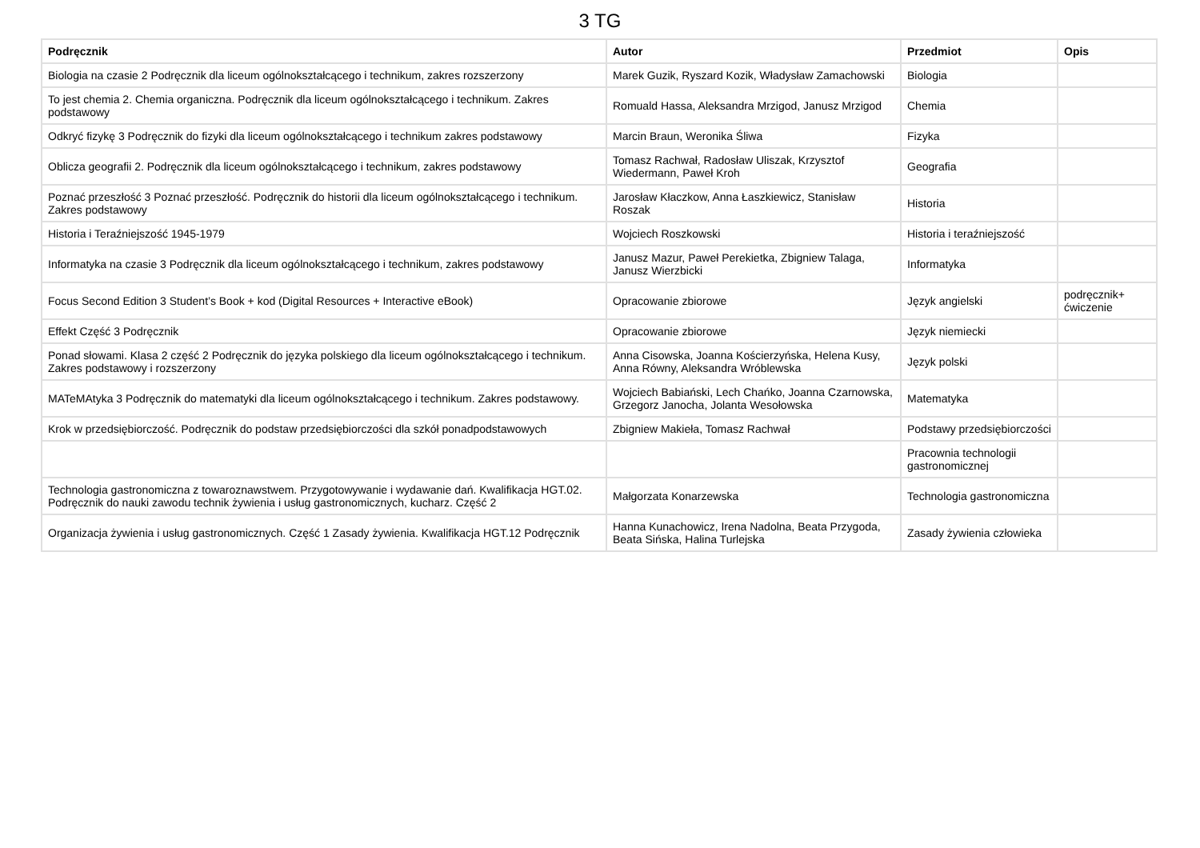3 TG
| Podręcznik | Autor | Przedmiot | Opis |
| --- | --- | --- | --- |
| Biologia na czasie 2 Podręcznik dla liceum ogólnokształcącego i technikum, zakres rozszerzony | Marek Guzik, Ryszard Kozik, Władysław Zamachowski | Biologia | |
| To jest chemia 2. Chemia organiczna. Podręcznik dla liceum ogólnokształcącego i technikum. Zakres podstawowy | Romuald Hassa, Aleksandra Mrzigod, Janusz Mrzigod | Chemia | |
| Odkryć fizykę 3 Podręcznik do fizyki dla liceum ogólnokształcącego i technikum zakres podstawowy | Marcin Braun, Weronika Śliwa | Fizyka | |
| Oblicza geografii 2. Podręcznik dla liceum ogólnokształcącego i technikum, zakres podstawowy | Tomasz Rachwał, Radosław Uliszak, Krzysztof Wiedermann, Paweł Kroh | Geografia | |
| Poznać przeszłość 3 Poznać przeszłość. Podręcznik do historii dla liceum ogólnokształcącego i technikum. Zakres podstawowy | Jarosław Kłaczkow, Anna Łaszkiewicz, Stanisław Roszak | Historia | |
| Historia i Teraźniejszość 1945-1979 | Wojciech Roszkowski | Historia i teraźniejszość | |
| Informatyka na czasie 3 Podręcznik dla liceum ogólnokształcącego i technikum, zakres podstawowy | Janusz Mazur, Paweł Perekietka, Zbigniew Talaga, Janusz Wierzbicki | Informatyka | |
| Focus Second Edition 3 Student’s Book + kod (Digital Resources + Interactive eBook) | Opracowanie zbiorowe | Język angielski | podręcznik+ ćwiczenie |
| Effekt Część 3 Podręcznik | Opracowanie zbiorowe | Język niemiecki | |
| Ponad słowami. Klasa 2 część 2 Podręcznik do języka polskiego dla liceum ogólnokształcącego i technikum. Zakres podstawowy i rozszerzony | Anna Cisowska, Joanna Kościerzyńska, Helena Kusy, Anna Równy, Aleksandra Wróblewska | Język polski | |
| MATeMAtyka 3 Podręcznik do matematyki dla liceum ogólnokształcącego i technikum. Zakres podstawowy. | Wojciech Babiański, Lech Chańko, Joanna Czarnowska, Grzegorz Janocha, Jolanta Wesołowska | Matematyka | |
| Krok w przedsiębiorczość. Podręcznik do podstaw przedsiębiorczości dla szkół ponadpodstawowych | Zbigniew Makieła, Tomasz Rachwał | Podstawy przedsiębiorczości | |
| | | Pracownia technologii gastronomicznej | |
| Technologia gastronomiczna z towaroznawstwem. Przygotowywanie i wydawanie dań. Kwalifikacja HGT.02. Podręcznik do nauki zawodu technik żywienia i usług gastronomicznych, kucharz. Część 2 | Małgorzata Konarzewska | Technologia gastronomiczna | |
| Organizacja żywienia i usług gastronomicznych. Część 1 Zasady żywienia. Kwalifikacja HGT.12 Podręcznik | Hanna Kunachowicz, Irena Nadolna, Beata Przygoda, Beata Sińska, Halina Turlejska | Zasady żywienia człowieka | |